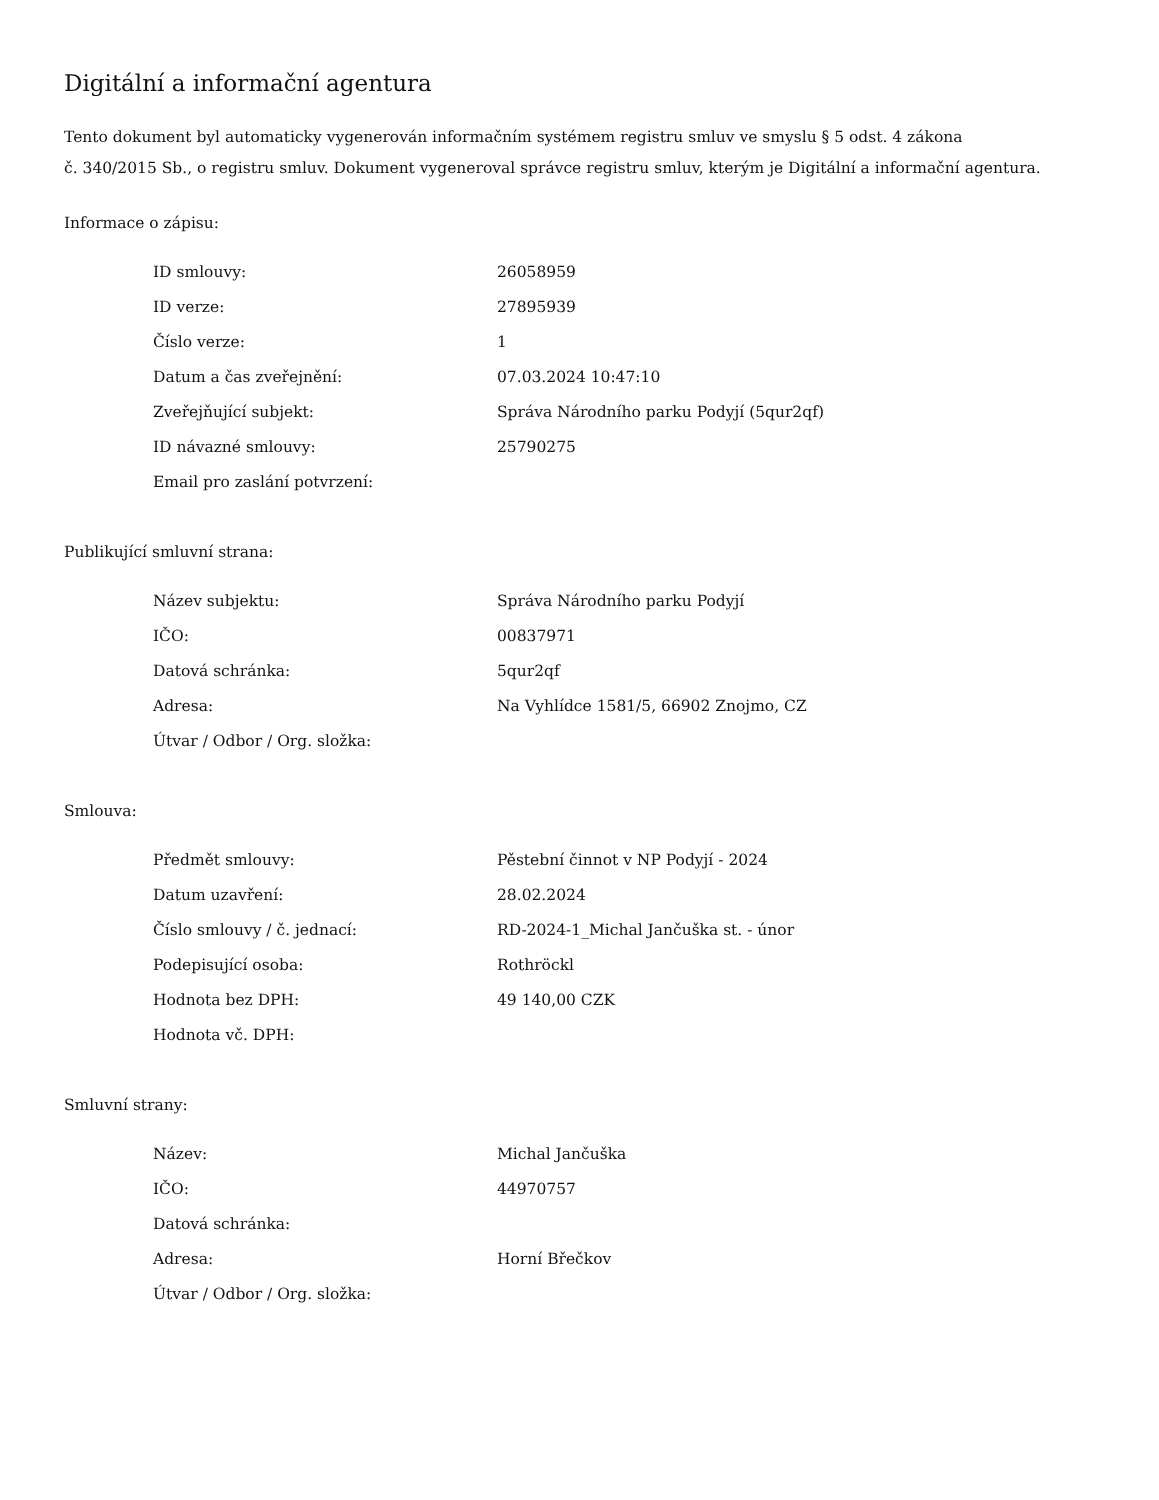Digitální a informační agentura
Tento dokument byl automaticky vygenerován informačním systémem registru smluv ve smyslu § 5 odst. 4 zákona
č. 340/2015 Sb., o registru smluv. Dokument vygeneroval správce registru smluv, kterým je Digitální a informační agentura.
Informace o zápisu:
| ID smlouvy: | 26058959 |
| ID verze: | 27895939 |
| Číslo verze: | 1 |
| Datum a čas zveřejnění: | 07.03.2024 10:47:10 |
| Zveřejňující subjekt: | Správa Národního parku Podyjí (5qur2qf) |
| ID návazné smlouvy: | 25790275 |
| Email pro zaslání potvrzení: | |
Publikující smluvní strana:
| Název subjektu: | Správa Národního parku Podyjí |
| IČO: | 00837971 |
| Datová schránka: | 5qur2qf |
| Adresa: | Na Vyhlídce 1581/5, 66902 Znojmo, CZ |
| Útvar / Odbor / Org. složka: | |
Smlouva:
| Předmět smlouvy: | Pěstební činnot v NP Podyjí - 2024 |
| Datum uzavření: | 28.02.2024 |
| Číslo smlouvy / č. jednací: | RD-2024-1_Michal Jančuška st. - únor |
| Podepisující osoba: | Rothröckl |
| Hodnota bez DPH: | 49 140,00 CZK |
| Hodnota vč. DPH: | |
Smluvní strany:
| Název: | Michal Jančuška |
| IČO: | 44970757 |
| Datová schránka: | |
| Adresa: | Horní Břečkov |
| Útvar / Odbor / Org. složka: | |